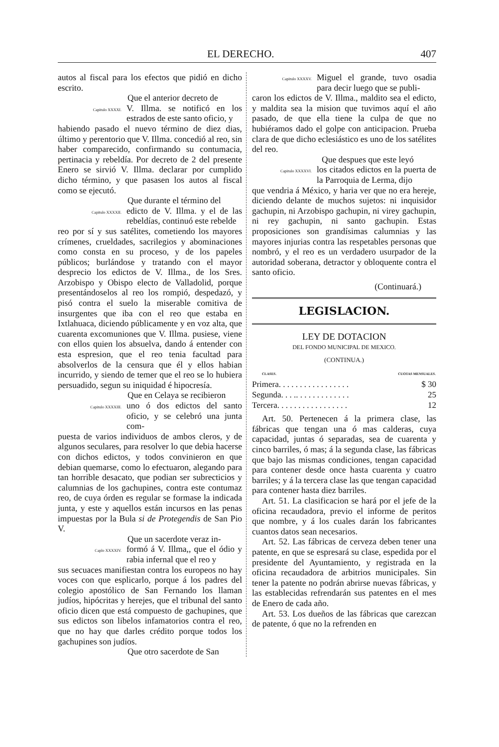EL DERECHO. 407
autos al fiscal para los efectos que pidió en dicho escrito.
Que el anterior decreto de
Capitulo XXXXI.
V. Illma. se notificó en los estrados de este santo oficio, y
habiendo pasado el nuevo término de diez dias, último y perentorio que V. Illma. concedió al reo, sin haber comparecido, confirmando su contumacia, pertinacia y rebeldía. Por decreto de 2 del presente Enero se sirvió V. Illma. declarar por cumplido dicho término, y que pasasen los autos al fiscal como se ejecutó.
Que durante el término del
Capitulo XXXXII.
edicto de V. Illma. y el de las rebeldías, continuó este rebelde
reo por sí y sus satélites, cometiendo los mayores crímenes, crueldades, sacrilegios y abominaciones como consta en su proceso, y de los papeles públicos; burlándose y tratando con el mayor desprecio los edictos de V. Illma., de los Sres. Arzobispo y Obispo electo de Valladolid, porque presentándoselos al reo los rompió, despedazó, y pisó contra el suelo la miserable comitiva de insurgentes que iba con el reo que estaba en Ixtlahuaca, diciendo públicamente y en voz alta, que cuarenta excomuniones que V. Illma. pusiese, viene con ellos quien los absuelva, dando á entender con esta espresion, que el reo tenia facultad para absolverlos de la censura que él y ellos habian incurrido, y siendo de temer que el reo se lo hubiera persuadido, segun su iniquidad é hipocresía.
Que en Celaya se recibieron
Capitulo XXXXIII.
uno ó dos edictos del santo oficio, y se celebró una junta com-
puesta de varios individuos de ambos cleros, y de algunos seculares, para resolver lo que debia hacerse con dichos edictos, y todos convinieron en que debian quemarse, como lo efectuaron, alegando para tan horrible desacato, que podian ser subrecticios y calumnias de los gachupines, contra este contumaz reo, de cuya órden es regular se formase la indicada junta, y este y aquellos están incursos en las penas impuestas por la Bula si de Protegendis de San Pio V.
Que un sacerdote veraz in-
Caplo XXXXIV.
formó á V. Illma,, que el ódio y rabia infernal que el reo y
sus secuaces manifiestan contra los europeos no hay voces con que esplicarlo, porque á los padres del colegio apostólico de San Fernando los llaman judíos, hipócritas y herejes, que el tribunal del santo oficio dicen que está compuesto de gachupines, que sus edictos son libelos infamatorios contra el reo, que no hay que darles crédito porque todos los gachupines son judíos.
Que otro sacerdote de San
Capitulo XXXXV.
Miguel el grande, tuvo osadia para decir luego que se publi-
caron los edictos de V. Illma., maldito sea el edicto, y maldita sea la mision que tuvimos aquí el año pasado, de que ella tiene la culpa de que no hubiéramos dado el golpe con anticipacion. Prueba clara de que dicho eclesiástico es uno de los satélites del reo.
Que despues que este leyó
Capitulo XXXXVI.
los citados edictos en la puerta de la Parroquia de Lerma, dijo
que vendria á México, y haria ver que no era hereje, diciendo delante de muchos sujetos: ni inquisidor gachupin, ni Arzobispo gachupin, ni virey gachupin, ni rey gachupin, ni santo gachupin. Estas proposiciones son grandísimas calumnias y las mayores injurias contra las respetables personas que nombró, y el reo es un verdadero usurpador de la autoridad soberana, detractor y obloquente contra el santo oficio.
(Continuará.)
LEGISLACION.
LEY DE DOTACION
DEL FONDO MUNICIPAL DE MEXICO.
(CONTINUA.)
| CLASES. | CUOTAS MENSUALES. |
| --- | --- |
| Primera. . . . . . . . . . . . . . . . . | $ 30 |
| Segunda. . . .. . . . . . . . . . . . . | 25 |
| Tercera. . . . . . . . . . . . . . . . . | 12 |
Art. 50. Pertenecen á la primera clase, las fábricas que tengan una ó mas calderas, cuya capacidad, juntas ó separadas, sea de cuarenta y cinco barriles, ó mas; á la segunda clase, las fábricas que bajo las mismas condiciones, tengan capacidad para contener desde once hasta cuarenta y cuatro barriles; y á la tercera clase las que tengan capacidad para contener hasta diez barriles.
Art. 51. La clasificacion se hará por el jefe de la oficina recaudadora, previo el informe de peritos que nombre, y á los cuales darán los fabricantes cuantos datos sean necesarios.
Art. 52. Las fábricas de cerveza deben tener una patente, en que se espresará su clase, espedida por el presidente del Ayuntamiento, y registrada en la oficina recaudadora de arbitrios municipales. Sin tener la patente no podrán abrirse nuevas fábricas, y las establecidas refrendarán sus patentes en el mes de Enero de cada año.
Art. 53. Los dueños de las fábricas que carezcan de patente, ó que no la refrenden en